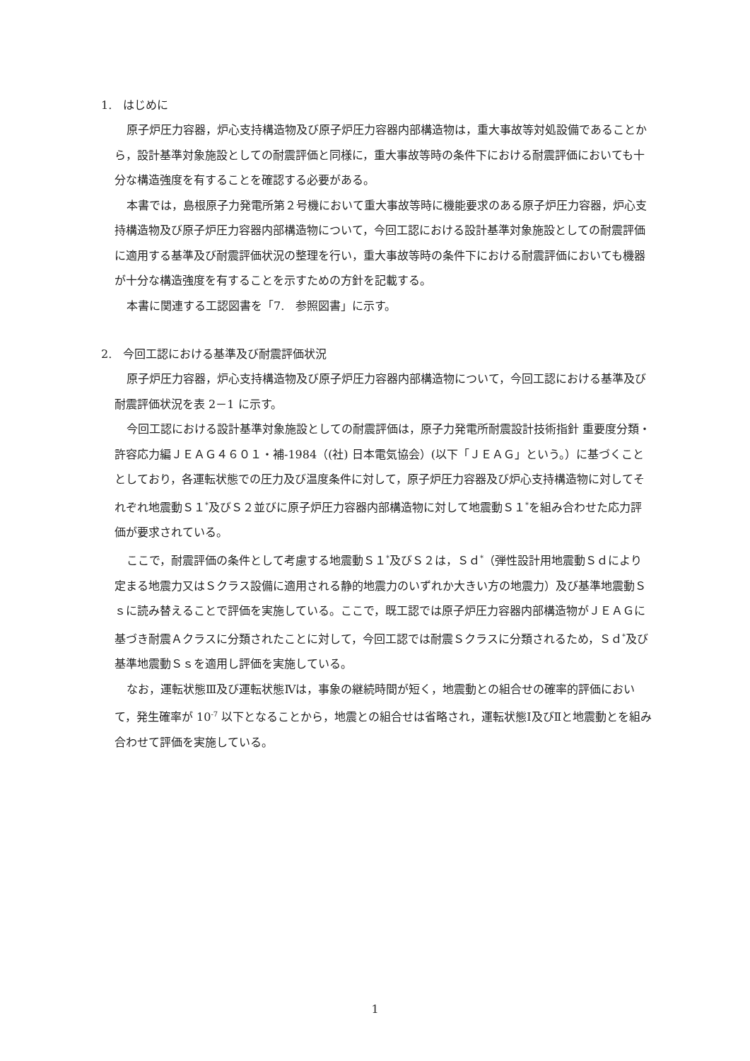1.　はじめに
原子炉圧力容器，炉心支持構造物及び原子炉圧力容器内部構造物は，重大事故等対処設備であることから，設計基準対象施設としての耐震評価と同様に，重大事故等時の条件下における耐震評価においても十分な構造強度を有することを確認する必要がある。
本書では，島根原子力発電所第２号機において重大事故等時に機能要求のある原子炉圧力容器，炉心支持構造物及び原子炉圧力容器内部構造物について，今回工認における設計基準対象施設としての耐震評価に適用する基準及び耐震評価状況の整理を行い，重大事故等時の条件下における耐震評価においても機器が十分な構造強度を有することを示すための方針を記載する。
本書に関連する工認図書を「7.　参照図書」に示す。
2.　今回工認における基準及び耐震評価状況
原子炉圧力容器，炉心支持構造物及び原子炉圧力容器内部構造物について，今回工認における基準及び耐震評価状況を表 2－1 に示す。
今回工認における設計基準対象施設としての耐震評価は，原子力発電所耐震設計技術指針 重要度分類・許容応力編ＪＥＡＧ４６０１・補-1984（(社) 日本電気協会）(以下「ＪＥＡＧ」という。）に基づくこととしており，各運転状態での圧力及び温度条件に対して，原子炉圧力容器及び炉心支持構造物に対してそれぞれ地震動Ｓ１<sup>*</sup>及びＳ２並びに原子炉圧力容器内部構造物に対して地震動Ｓ１<sup>*</sup>を組み合わせた応力評価が要求されている。
ここで，耐震評価の条件として考慮する地震動Ｓ１<sup>*</sup>及びＳ２は，Ｓｄ<sup>*</sup>（弾性設計用地震動Ｓｄにより定まる地震力又はＳクラス設備に適用される静的地震力のいずれか大きい方の地震力）及び基準地震動Ｓｓに読み替えることで評価を実施している。ここで，既工認では原子炉圧力容器内部構造物がＪＥＡＧに基づき耐震Ａクラスに分類されたことに対して，今回工認では耐震Ｓクラスに分類されるため，Ｓｄ<sup>*</sup>及び基準地震動Ｓｓを適用し評価を実施している。
なお，運転状態Ⅲ及び運転状態Ⅳは，事象の継続時間が短く，地震動との組合せの確率的評価において，発生確率が 10<sup>-7</sup> 以下となることから，地震との組合せは省略され，運転状態Ⅰ及びⅡと地震動とを組み合わせて評価を実施している。
1